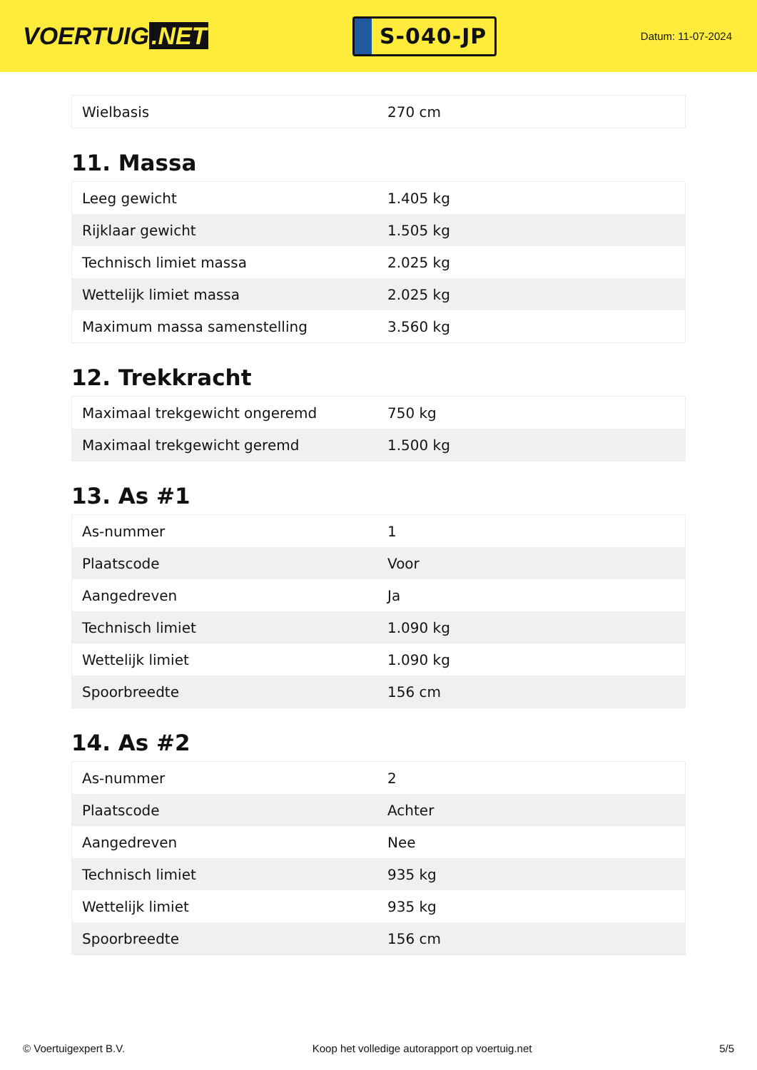VOERTUIG.NET
S-040-JP
Datum: 11-07-2024
| Wielbasis | 270 cm |
11. Massa
| Leeg gewicht | 1.405 kg |
| Rijklaar gewicht | 1.505 kg |
| Technisch limiet massa | 2.025 kg |
| Wettelijk limiet massa | 2.025 kg |
| Maximum massa samenstelling | 3.560 kg |
12. Trekkracht
| Maximaal trekgewicht ongeremd | 750 kg |
| Maximaal trekgewicht geremd | 1.500 kg |
13. As #1
| As-nummer | 1 |
| Plaatscode | Voor |
| Aangedreven | Ja |
| Technisch limiet | 1.090 kg |
| Wettelijk limiet | 1.090 kg |
| Spoorbreedte | 156 cm |
14. As #2
| As-nummer | 2 |
| Plaatscode | Achter |
| Aangedreven | Nee |
| Technisch limiet | 935 kg |
| Wettelijk limiet | 935 kg |
| Spoorbreedte | 156 cm |
© Voertuigexpert B.V. Koop het volledige autorapport op voertuig.net 5/5